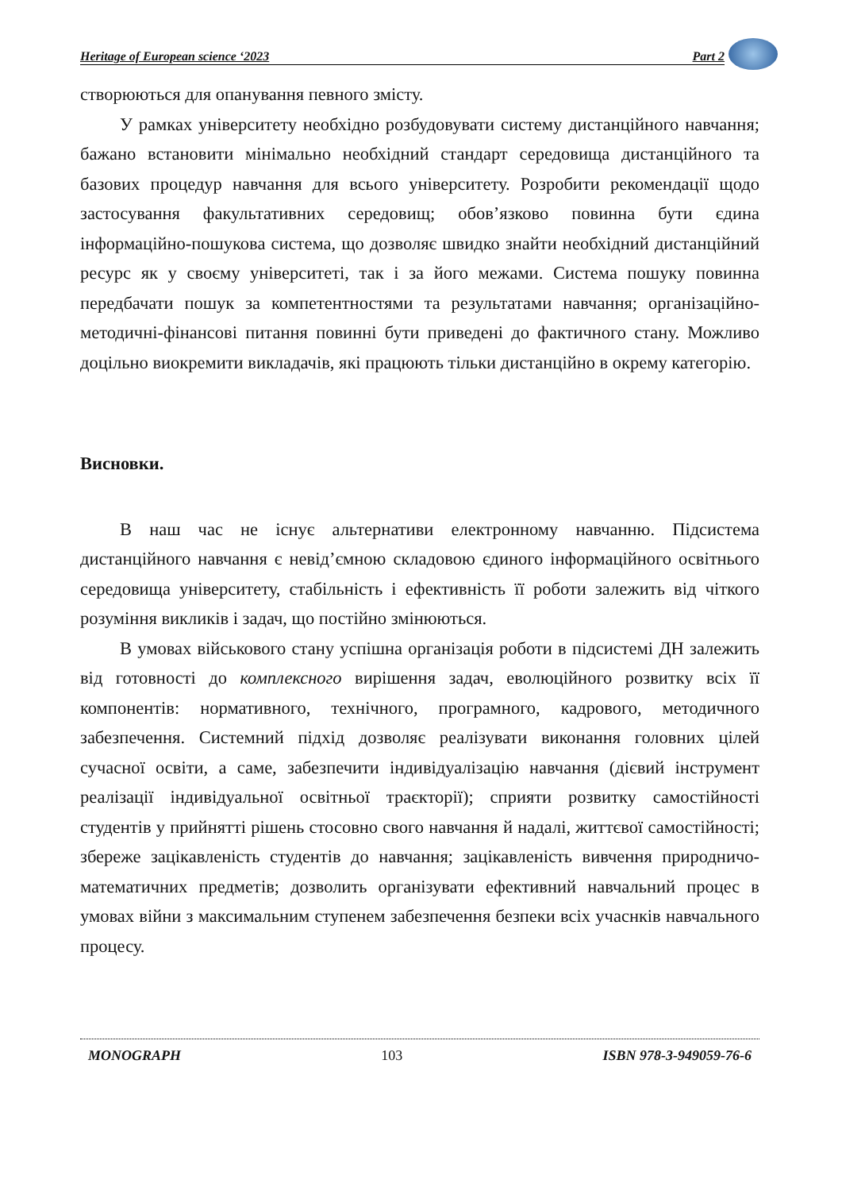Heritage of European science ‘2023 Part 2
створюються для опанування певного змісту.
У рамках університету необхідно розбудовувати систему дистанційного навчання; бажано встановити мінімально необхідний стандарт середовища дистанційного та базових процедур навчання для всього університету. Розробити рекомендації щодо застосування факультативних середовищ; обов’язково повинна бути єдина інформаційно-пошукова система, що дозволяє швидко знайти необхідний дистанційний ресурс як у своєму університеті, так і за його межами. Система пошуку повинна передбачати пошук за компетентностями та результатами навчання; організаційно-методичні-фінансові питання повинні бути приведені до фактичного стану. Можливо доцільно виокремити викладачів, які працюють тільки дистанційно в окрему категорію.
Висновки.
В наш час не існує альтернативи електронному навчанню. Підсистема дистанційного навчання є невід’ємною складовою єдиного інформаційного освітнього середовища університету, стабільність і ефективність її роботи залежить від чіткого розуміння викликів і задач, що постійно змінюються.
В умовах військового стану успішна організація роботи в підсистемі ДН залежить від готовності до комплексного вирішення задач, еволюційного розвитку всіх її компонентів: нормативного, технічного, програмного, кадрового, методичного забезпечення. Системний підхід дозволяє реалізувати виконання головних цілей сучасної освіти, а саме, забезпечити індивідуалізацію навчання (дієвий інструмент реалізації індивідуальної освітньої траєкторії); сприяти розвитку самостійності студентів у прийнятті рішень стосовно свого навчання й надалі, життєвої самостійності; збереже зацікавленість студентів до навчання; зацікавленість вивчення природничо-математичних предметів; дозволить організувати ефективний навчальний процес в умовах війни з максимальним ступенем забезпечення безпеки всіх учаснків навчального процесу.
MONOGRAPH 103 ISBN 978-3-949059-76-6